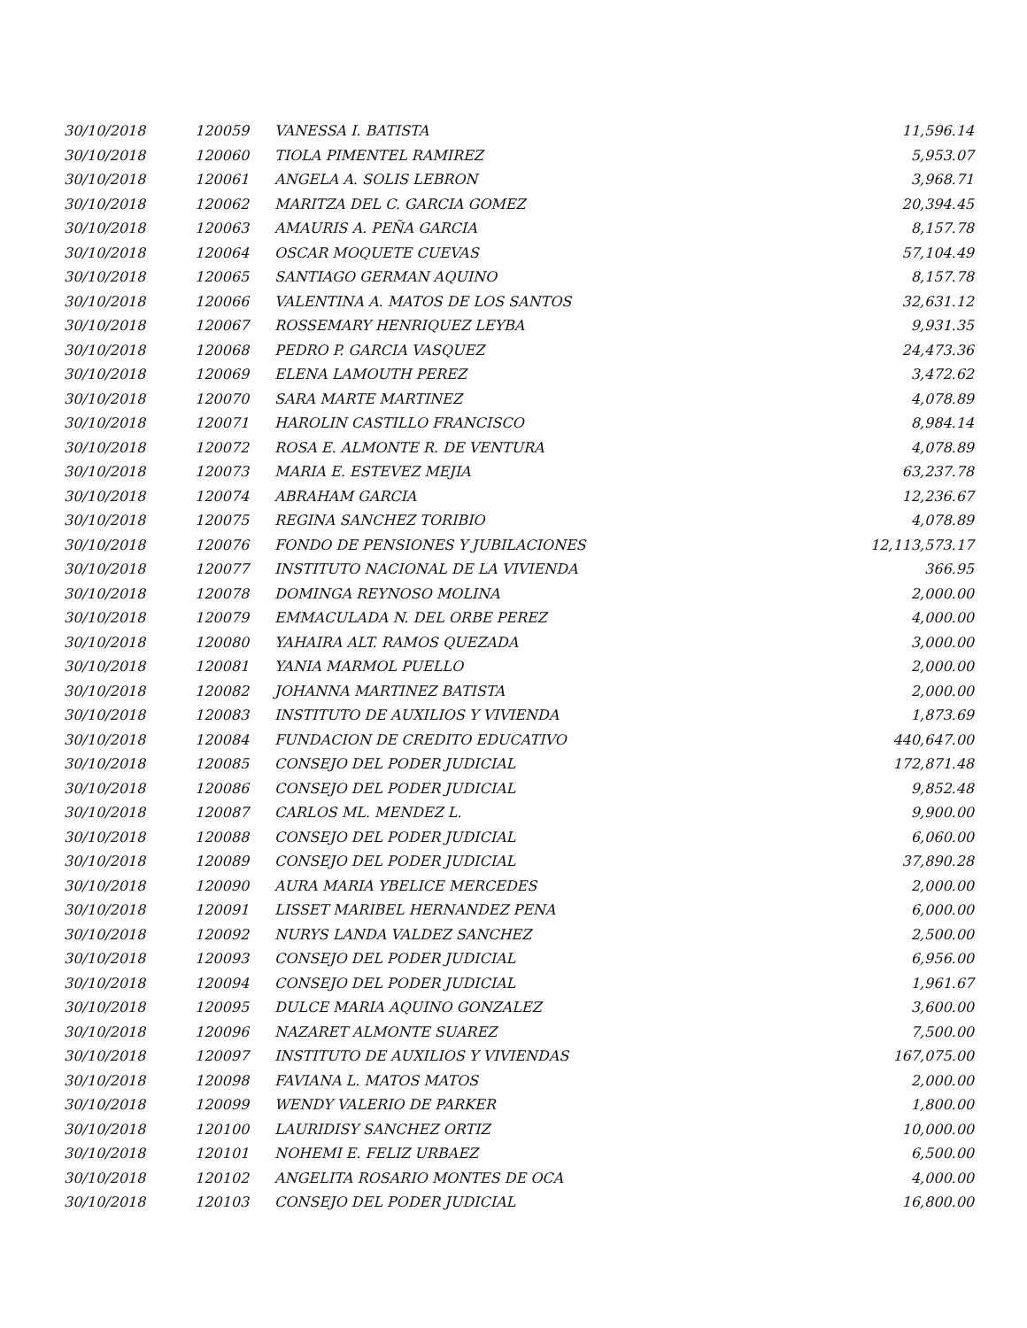| 30/10/2018 | 120059 | VANESSA I. BATISTA | 11,596.14 |
| 30/10/2018 | 120060 | TIOLA PIMENTEL RAMIREZ | 5,953.07 |
| 30/10/2018 | 120061 | ANGELA A. SOLIS LEBRON | 3,968.71 |
| 30/10/2018 | 120062 | MARITZA DEL C. GARCIA GOMEZ | 20,394.45 |
| 30/10/2018 | 120063 | AMAURIS A. PEÑA GARCIA | 8,157.78 |
| 30/10/2018 | 120064 | OSCAR MOQUETE CUEVAS | 57,104.49 |
| 30/10/2018 | 120065 | SANTIAGO GERMAN AQUINO | 8,157.78 |
| 30/10/2018 | 120066 | VALENTINA A. MATOS DE LOS SANTOS | 32,631.12 |
| 30/10/2018 | 120067 | ROSSEMARY HENRIQUEZ LEYBA | 9,931.35 |
| 30/10/2018 | 120068 | PEDRO P. GARCIA VASQUEZ | 24,473.36 |
| 30/10/2018 | 120069 | ELENA LAMOUTH PEREZ | 3,472.62 |
| 30/10/2018 | 120070 | SARA MARTE MARTINEZ | 4,078.89 |
| 30/10/2018 | 120071 | HAROLIN CASTILLO FRANCISCO | 8,984.14 |
| 30/10/2018 | 120072 | ROSA E. ALMONTE R. DE VENTURA | 4,078.89 |
| 30/10/2018 | 120073 | MARIA E. ESTEVEZ MEJIA | 63,237.78 |
| 30/10/2018 | 120074 | ABRAHAM GARCIA | 12,236.67 |
| 30/10/2018 | 120075 | REGINA SANCHEZ TORIBIO | 4,078.89 |
| 30/10/2018 | 120076 | FONDO DE PENSIONES Y JUBILACIONES | 12,113,573.17 |
| 30/10/2018 | 120077 | INSTITUTO NACIONAL DE LA VIVIENDA | 366.95 |
| 30/10/2018 | 120078 | DOMINGA REYNOSO MOLINA | 2,000.00 |
| 30/10/2018 | 120079 | EMMACULADA N. DEL ORBE PEREZ | 4,000.00 |
| 30/10/2018 | 120080 | YAHAIRA ALT. RAMOS QUEZADA | 3,000.00 |
| 30/10/2018 | 120081 | YANIA MARMOL PUELLO | 2,000.00 |
| 30/10/2018 | 120082 | JOHANNA MARTINEZ BATISTA | 2,000.00 |
| 30/10/2018 | 120083 | INSTITUTO DE AUXILIOS Y VIVIENDA | 1,873.69 |
| 30/10/2018 | 120084 | FUNDACION DE CREDITO EDUCATIVO | 440,647.00 |
| 30/10/2018 | 120085 | CONSEJO DEL PODER JUDICIAL | 172,871.48 |
| 30/10/2018 | 120086 | CONSEJO DEL PODER JUDICIAL | 9,852.48 |
| 30/10/2018 | 120087 | CARLOS ML. MENDEZ L. | 9,900.00 |
| 30/10/2018 | 120088 | CONSEJO DEL PODER JUDICIAL | 6,060.00 |
| 30/10/2018 | 120089 | CONSEJO DEL PODER JUDICIAL | 37,890.28 |
| 30/10/2018 | 120090 | AURA MARIA YBELICE MERCEDES | 2,000.00 |
| 30/10/2018 | 120091 | LISSET MARIBEL HERNANDEZ PENA | 6,000.00 |
| 30/10/2018 | 120092 | NURYS LANDA VALDEZ SANCHEZ | 2,500.00 |
| 30/10/2018 | 120093 | CONSEJO DEL PODER JUDICIAL | 6,956.00 |
| 30/10/2018 | 120094 | CONSEJO DEL PODER JUDICIAL | 1,961.67 |
| 30/10/2018 | 120095 | DULCE MARIA AQUINO GONZALEZ | 3,600.00 |
| 30/10/2018 | 120096 | NAZARET ALMONTE SUAREZ | 7,500.00 |
| 30/10/2018 | 120097 | INSTITUTO DE AUXILIOS Y VIVIENDAS | 167,075.00 |
| 30/10/2018 | 120098 | FAVIANA L. MATOS MATOS | 2,000.00 |
| 30/10/2018 | 120099 | WENDY VALERIO DE PARKER | 1,800.00 |
| 30/10/2018 | 120100 | LAURIDISY SANCHEZ ORTIZ | 10,000.00 |
| 30/10/2018 | 120101 | NOHEMI E. FELIZ URBAEZ | 6,500.00 |
| 30/10/2018 | 120102 | ANGELITA ROSARIO MONTES DE OCA | 4,000.00 |
| 30/10/2018 | 120103 | CONSEJO DEL PODER JUDICIAL | 16,800.00 |